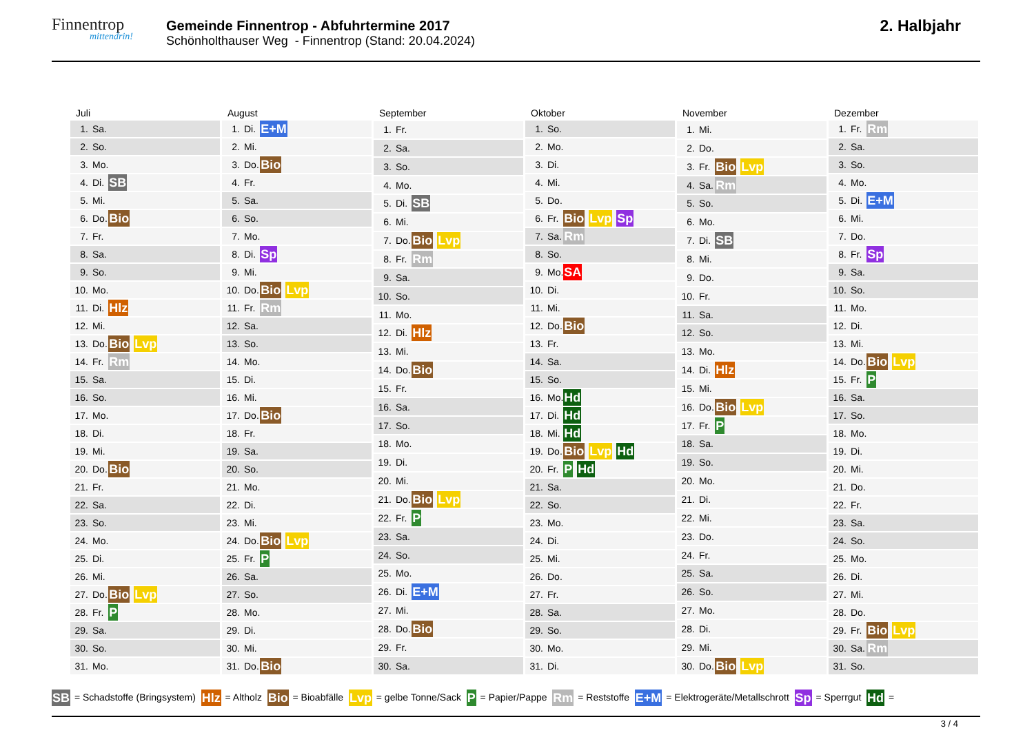Finnentrop
mittendrin!
Gemeinde Finnentrop - Abfuhrtermine 2017
Schönholthauser Weg - Finnentrop (Stand: 20.04.2024)
2. Halbjahr
| Juli | | |
| --- | --- | --- |
| 1. | Sa. | |
| 2. | So. | |
| 3. | Mo. | |
| 4. | Di. | SB |
| 5. | Mi. | |
| 6. | Do. | Bio |
| 7. | Fr. | |
| 8. | Sa. | |
| 9. | So. | |
| 10. | Mo. | |
| 11. | Di. | Hlz |
| 12. | Mi. | |
| 13. | Do. | Bio Lvp |
| 14. | Fr. | Rm |
| 15. | Sa. | |
| 16. | So. | |
| 17. | Mo. | |
| 18. | Di. | |
| 19. | Mi. | |
| 20. | Do. | Bio |
| 21. | Fr. | |
| 22. | Sa. | |
| 23. | So. | |
| 24. | Mo. | |
| 25. | Di. | |
| 26. | Mi. | |
| 27. | Do. | Bio Lvp |
| 28. | Fr. | P |
| 29. | Sa. | |
| 30. | So. | |
| 31. | Mo. | |
| August | | |
| --- | --- | --- |
| 1. | Di. | E+M |
| 2. | Mi. | |
| 3. | Do. | Bio |
| 4. | Fr. | |
| 5. | Sa. | |
| 6. | So. | |
| 7. | Mo. | |
| 8. | Di. | Sp |
| 9. | Mi. | |
| 10. | Do. | Bio Lvp |
| 11. | Fr. | Rm |
| 12. | Sa. | |
| 13. | So. | |
| 14. | Mo. | |
| 15. | Di. | |
| 16. | Mi. | |
| 17. | Do. | Bio |
| 18. | Fr. | |
| 19. | Sa. | |
| 20. | So. | |
| 21. | Mo. | |
| 22. | Di. | |
| 23. | Mi. | |
| 24. | Do. | Bio Lvp |
| 25. | Fr. | P |
| 26. | Sa. | |
| 27. | So. | |
| 28. | Mo. | |
| 29. | Di. | |
| 30. | Mi. | |
| 31. | Do. | Bio |
| September | | |
| --- | --- | --- |
| 1. | Fr. | |
| 2. | Sa. | |
| 3. | So. | |
| 4. | Mo. | |
| 5. | Di. | SB |
| 6. | Mi. | |
| 7. | Do. | Bio Lvp |
| 8. | Fr. | Rm |
| 9. | Sa. | |
| 10. | So. | |
| 11. | Mo. | |
| 12. | Di. | Hlz |
| 13. | Mi. | |
| 14. | Do. | Bio |
| 15. | Fr. | |
| 16. | Sa. | |
| 17. | So. | |
| 18. | Mo. | |
| 19. | Di. | |
| 20. | Mi. | |
| 21. | Do. | Bio Lvp |
| 22. | Fr. | P |
| 23. | Sa. | |
| 24. | So. | |
| 25. | Mo. | |
| 26. | Di. | E+M |
| 27. | Mi. | |
| 28. | Do. | Bio |
| 29. | Fr. | |
| 30. | Sa. | |
| Oktober | | |
| --- | --- | --- |
| 1. | So. | |
| 2. | Mo. | |
| 3. | Di. | |
| 4. | Mi. | |
| 5. | Do. | |
| 6. | Fr. | Bio Lvp Sp |
| 7. | Sa. | Rm |
| 8. | So. | |
| 9. | Mo. | SA |
| 10. | Di. | |
| 11. | Mi. | |
| 12. | Do. | Bio |
| 13. | Fr. | |
| 14. | Sa. | |
| 15. | So. | |
| 16. | Mo. | Hd |
| 17. | Di. | Hd |
| 18. | Mi. | Hd |
| 19. | Do. | Bio Lvp Hd |
| 20. | Fr. | P Hd |
| 21. | Sa. | |
| 22. | So. | |
| 23. | Mo. | |
| 24. | Di. | |
| 25. | Mi. | |
| 26. | Do. | |
| 27. | Fr. | |
| 28. | Sa. | |
| 29. | So. | |
| 30. | Mo. | |
| 31. | Di. | |
| November | | |
| --- | --- | --- |
| 1. | Mi. | |
| 2. | Do. | |
| 3. | Fr. | Bio Lvp |
| 4. | Sa. | Rm |
| 5. | So. | |
| 6. | Mo. | |
| 7. | Di. | SB |
| 8. | Mi. | |
| 9. | Do. | |
| 10. | Fr. | |
| 11. | Sa. | |
| 12. | So. | |
| 13. | Mo. | |
| 14. | Di. | Hlz |
| 15. | Mi. | |
| 16. | Do. | Bio Lvp |
| 17. | Fr. | P |
| 18. | Sa. | |
| 19. | So. | |
| 20. | Mo. | |
| 21. | Di. | |
| 22. | Mi. | |
| 23. | Do. | |
| 24. | Fr. | |
| 25. | Sa. | |
| 26. | So. | |
| 27. | Mo. | |
| 28. | Di. | |
| 29. | Mi. | |
| 30. | Do. | Bio Lvp |
| Dezember | | |
| --- | --- | --- |
| 1. | Fr. | Rm |
| 2. | Sa. | |
| 3. | So. | |
| 4. | Mo. | |
| 5. | Di. | E+M |
| 6. | Mi. | |
| 7. | Do. | |
| 8. | Fr. | Sp |
| 9. | Sa. | |
| 10. | So. | |
| 11. | Mo. | |
| 12. | Di. | |
| 13. | Mi. | |
| 14. | Do. | Bio Lvp |
| 15. | Fr. | P |
| 16. | Sa. | |
| 17. | So. | |
| 18. | Mo. | |
| 19. | Di. | |
| 20. | Mi. | |
| 21. | Do. | |
| 22. | Fr. | |
| 23. | Sa. | |
| 24. | So. | |
| 25. | Mo. | |
| 26. | Di. | |
| 27. | Mi. | |
| 28. | Do. | |
| 29. | Fr. | Bio Lvp |
| 30. | Sa. | Rm |
| 31. | So. | |
SB = Schadstoffe (Bringsystem) Hlz = Altholz Bio = Bioabfälle Lvp = gelbe Tonne/Sack P = Papier/Pappe Rm = Reststoffe E+M = Elektrogeräte/Metallschrott Sp = Sperrgut Hd =
3 / 4